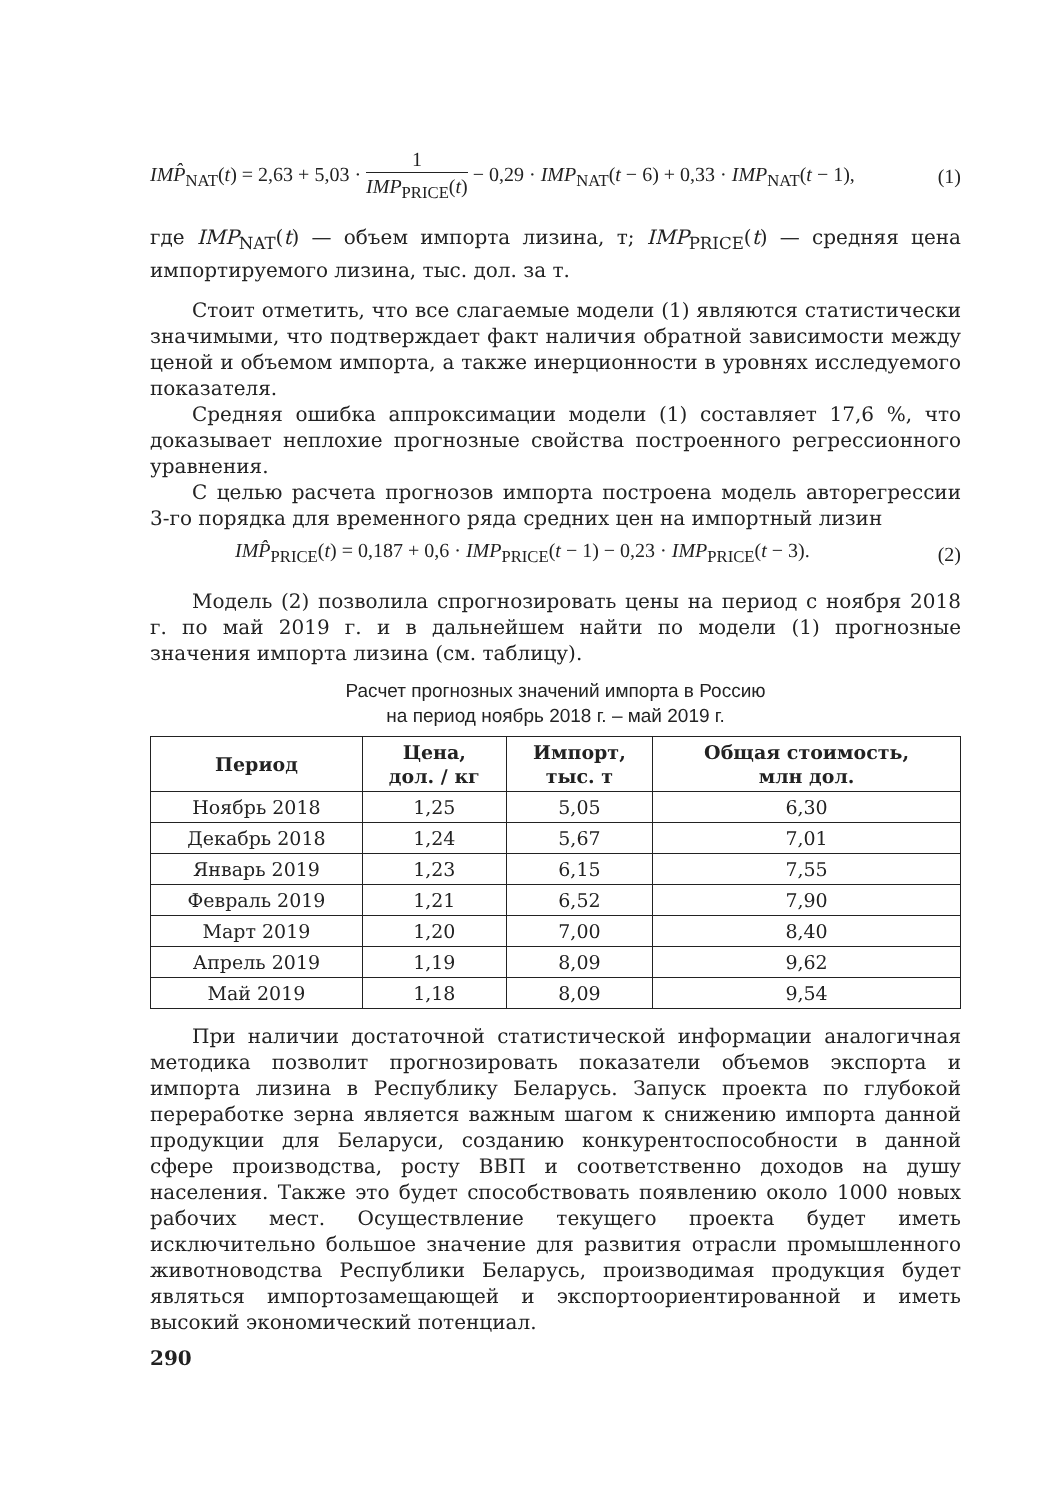IMP̂<sub>NAT</sub>(t) = 2,63 + 5,03 · 1 IMP<sub>PRICE</sub>(t) − 0,29 · IMP<sub>NAT</sub>(t − 6) + 0,33 · IMP<sub>NAT</sub>(t − 1), (1)
где IMP<sub>NAT</sub>(t) — объем импорта лизина, т; IMP<sub>PRICE</sub>(t) — средняя цена импортируемого лизина, тыс. дол. за т.
Стоит отметить, что все слагаемые модели (1) являются статистически значимыми, что подтверждает факт наличия обратной зависимости между ценой и объемом импорта, а также инерционности в уровнях исследуемого показателя.
Средняя ошибка аппроксимации модели (1) составляет 17,6 %, что доказывает неплохие прогнозные свойства построенного регрессионного уравнения.
С целью расчета прогнозов импорта построена модель авторегрессии 3-го порядка для временного ряда средних цен на импортный лизин
IMP̂<sub>PRICE</sub>(t) = 0,187 + 0,6 · IMP<sub>PRICE</sub>(t − 1) − 0,23 · IMP<sub>PRICE</sub>(t − 3). (2)
Модель (2) позволила спрогнозировать цены на период с ноября 2018 г. по май 2019 г. и в дальнейшем найти по модели (1) прогнозные значения импорта лизина (см. таблицу).
Расчет прогнозных значений импорта в Россию
на период ноябрь 2018 г. – май 2019 г.
| Период | Цена, дол. / кг | Импорт, тыс. т | Общая стоимость, млн дол. |
| --- | --- | --- | --- |
| Ноябрь 2018 | 1,25 | 5,05 | 6,30 |
| Декабрь 2018 | 1,24 | 5,67 | 7,01 |
| Январь 2019 | 1,23 | 6,15 | 7,55 |
| Февраль 2019 | 1,21 | 6,52 | 7,90 |
| Март 2019 | 1,20 | 7,00 | 8,40 |
| Апрель 2019 | 1,19 | 8,09 | 9,62 |
| Май 2019 | 1,18 | 8,09 | 9,54 |
При наличии достаточной статистической информации аналогичная методика позволит прогнозировать показатели объемов экспорта и импорта лизина в Республику Беларусь. Запуск проекта по глубокой переработке зерна является важным шагом к снижению импорта данной продукции для Беларуси, созданию конкурентоспособности в данной сфере производства, росту ВВП и соответственно доходов на душу населения. Также это будет способствовать появлению около 1000 новых рабочих мест. Осуществление текущего проекта будет иметь исключительно большое значение для развития отрасли промышленного животноводства Республики Беларусь, производимая продукция будет являться импортозамещающей и экспортоориентированной и иметь высокий экономический потенциал.
290